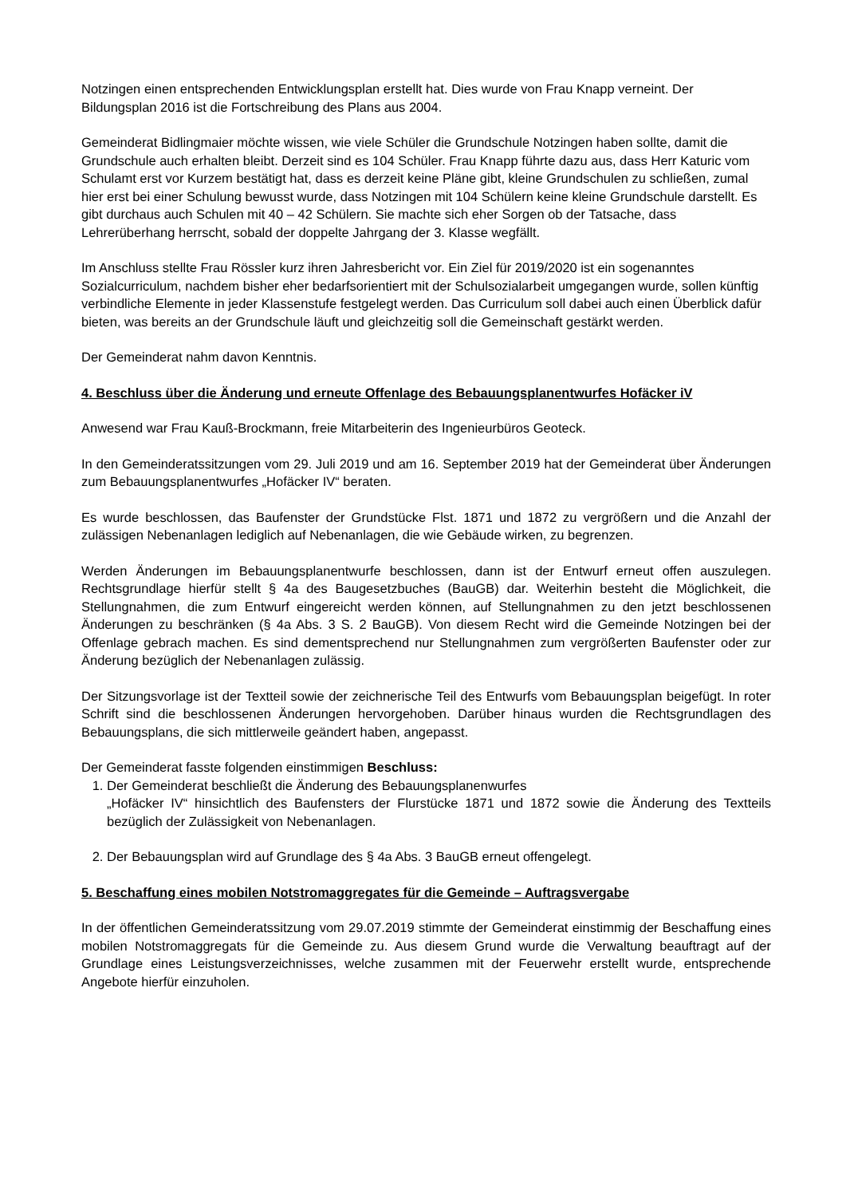Notzingen einen entsprechenden Entwicklungsplan erstellt hat. Dies wurde von Frau Knapp verneint. Der Bildungsplan 2016 ist die Fortschreibung des Plans aus 2004.
Gemeinderat Bidlingmaier möchte wissen, wie viele Schüler die Grundschule Notzingen haben sollte, damit die Grundschule auch erhalten bleibt. Derzeit sind es 104 Schüler. Frau Knapp führte dazu aus, dass Herr Katuric vom Schulamt erst vor Kurzem bestätigt hat, dass es derzeit keine Pläne gibt, kleine Grundschulen zu schließen, zumal hier erst bei einer Schulung bewusst wurde, dass Notzingen mit 104 Schülern keine kleine Grundschule darstellt. Es gibt durchaus auch Schulen mit 40 – 42 Schülern. Sie machte sich eher Sorgen ob der Tatsache, dass Lehrerüberhang herrscht, sobald der doppelte Jahrgang der 3. Klasse wegfällt.
Im Anschluss stellte Frau Rössler kurz ihren Jahresbericht vor. Ein Ziel für 2019/2020 ist ein sogenanntes Sozialcurriculum, nachdem bisher eher bedarfsorientiert mit der Schulsozialarbeit umgegangen wurde, sollen künftig verbindliche Elemente in jeder Klassenstufe festgelegt werden. Das Curriculum soll dabei auch einen Überblick dafür bieten, was bereits an der Grundschule läuft und gleichzeitig soll die Gemeinschaft gestärkt werden.
Der Gemeinderat nahm davon Kenntnis.
4. Beschluss über die Änderung und erneute Offenlage des Bebauungsplanentwurfes Hofäcker iV
Anwesend war Frau Kauß-Brockmann, freie Mitarbeiterin des Ingenieurbüros Geoteck.
In den Gemeinderatssitzungen vom 29. Juli 2019 und am 16. September 2019 hat der Gemeinderat über Änderungen zum Bebauungsplanentwurfes „Hofäcker IV“ beraten.
Es wurde beschlossen, das Baufenster der Grundstücke Flst. 1871 und 1872 zu vergrößern und die Anzahl der zulässigen Nebenanlagen lediglich auf Nebenanlagen, die wie Gebäude wirken, zu begrenzen.
Werden Änderungen im Bebauungsplanentwurfe beschlossen, dann ist der Entwurf erneut offen auszulegen. Rechtsgrundlage hierfür stellt § 4a des Baugesetzbuches (BauGB) dar. Weiterhin besteht die Möglichkeit, die Stellungnahmen, die zum Entwurf eingereicht werden können, auf Stellungnahmen zu den jetzt beschlossenen Änderungen zu beschränken (§ 4a Abs. 3 S. 2 BauGB). Von diesem Recht wird die Gemeinde Notzingen bei der Offenlage gebrach machen. Es sind dementsprechend nur Stellungnahmen zum vergrößerten Baufenster oder zur Änderung bezüglich der Nebenanlagen zulässig.
Der Sitzungsvorlage ist der Textteil sowie der zeichnerische Teil des Entwurfs vom Bebauungsplan beigefügt. In roter Schrift sind die beschlossenen Änderungen hervorgehoben. Darüber hinaus wurden die Rechtsgrundlagen des Bebauungsplans, die sich mittlerweile geändert haben, angepasst.
Der Gemeinderat fasste folgenden einstimmigen Beschluss:
1. Der Gemeinderat beschließt die Änderung des Bebauungsplanenwurfes
„Hofäcker IV“ hinsichtlich des Baufensters der Flurstücke 1871 und 1872 sowie die Änderung des Textteils bezüglich der Zulässigkeit von Nebenanlagen.
2. Der Bebauungsplan wird auf Grundlage des § 4a Abs. 3 BauGB erneut offengelegt.
5. Beschaffung eines mobilen Notstromaggregates für die Gemeinde – Auftragsvergabe
In der öffentlichen Gemeinderatssitzung vom 29.07.2019 stimmte der Gemeinderat einstimmig der Beschaffung eines mobilen Notstromaggregats für die Gemeinde zu. Aus diesem Grund wurde die Verwaltung beauftragt auf der Grundlage eines Leistungsverzeichnisses, welche zusammen mit der Feuerwehr erstellt wurde, entsprechende Angebote hierfür einzuholen.